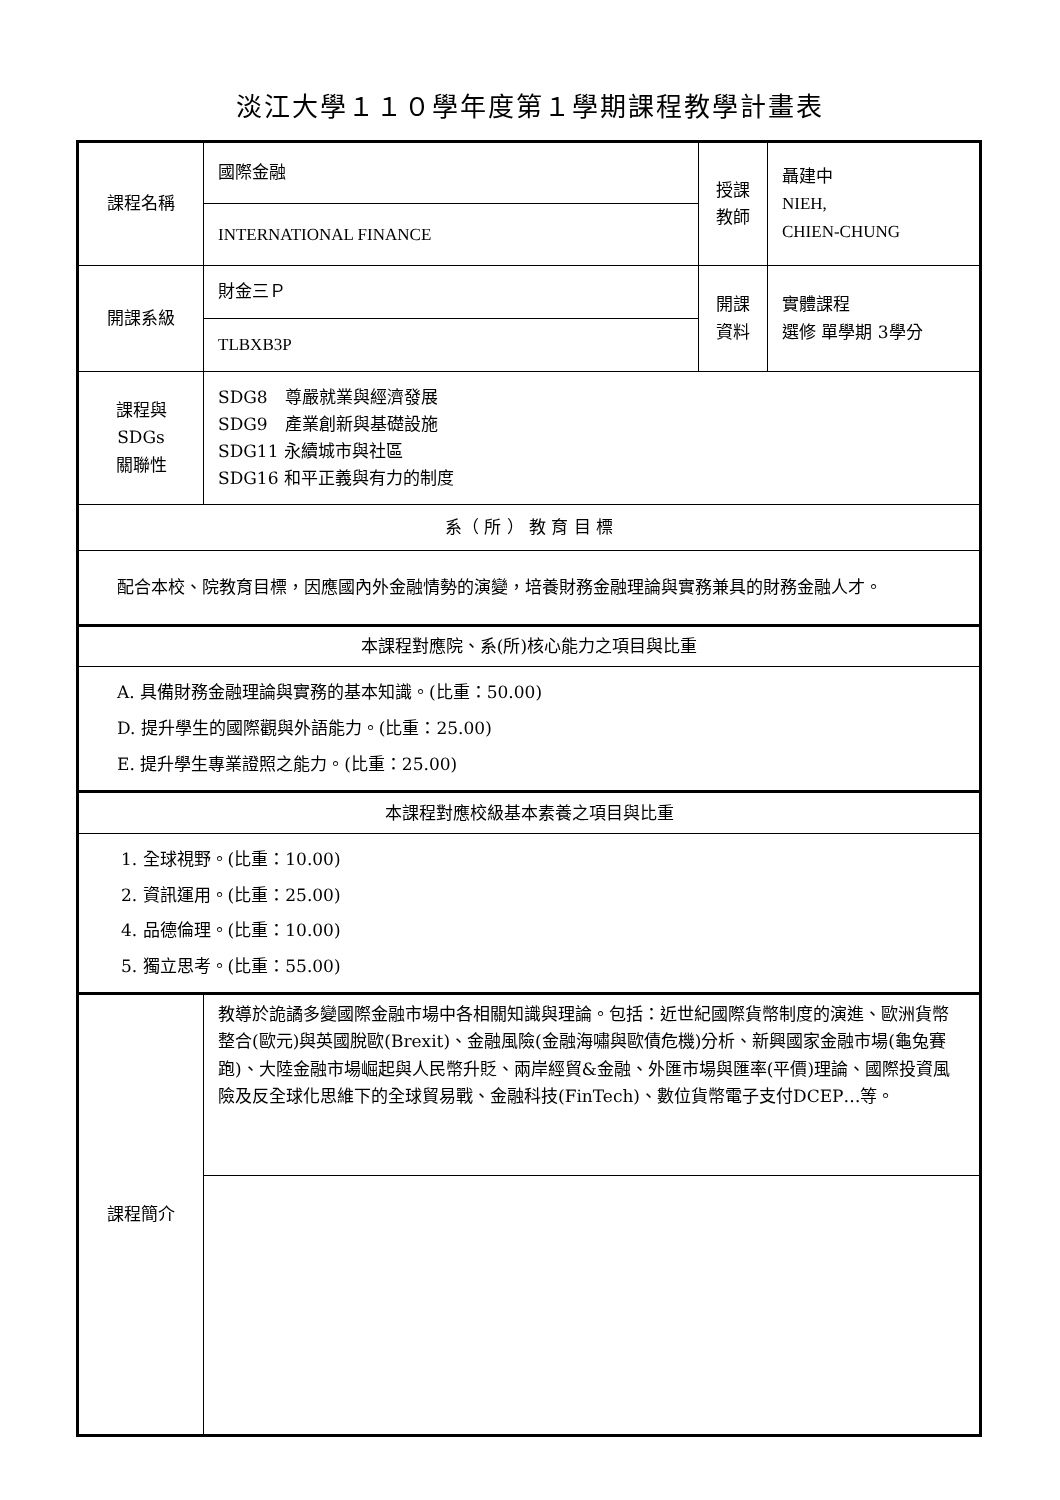淡江大學１１０學年度第１學期課程教學計畫表
| 課程名稱 | 國際金融 | 授課 教師 | 聶建中 NIEH, CHIEN-CHUNG |
| | INTERNATIONAL FINANCE | | |
| 開課系級 | 財金三Ｐ | 開課 資料 | 實體課程 選修 單學期 3學分 |
| | TLBXB3P | | |
| 課程與SDGs 關聯性 | SDG8 尊嚴就業與經濟發展 SDG9 產業創新與基礎設施 SDG11 永續城市與社區 SDG16 和平正義與有力的制度 | | |
| 系（ 所 ） 教 育 目 標 | | | |
| 配合本校、院教育目標，因應國內外金融情勢的演變，培養財務金融理論與實務兼具的財務金融人才。 | | | |
| 本課程對應院、系(所)核心能力之項目與比重 | | | |
| A. 具備財務金融理論與實務的基本知識。(比重：50.00) D. 提升學生的國際觀與外語能力。(比重：25.00) E. 提升學生專業證照之能力。(比重：25.00) | | | |
| 本課程對應校級基本素養之項目與比重 | | | |
| 1. 全球視野。(比重：10.00) 2. 資訊運用。(比重：25.00) 4. 品德倫理。(比重：10.00) 5. 獨立思考。(比重：55.00) | | | |
| 課程簡介 | 教導於詭譎多變國際金融市場中各相關知識與理論。包括：近世紀國際貨幣制度的演進、歐洲貨幣整合(歐元)與英國脫歐(Brexit)、金融風險(金融海嘯與歐債危機)分析、新興國家金融市場(龜兔賽跑)、大陸金融市場崛起與人民幣升貶、兩岸經貿&金融、外匯市場與匯率(平價)理論、國際投資風險及反全球化思維下的全球貿易戰、金融科技(FinTech)、數位貨幣電子支付DCEP…等。 | | |